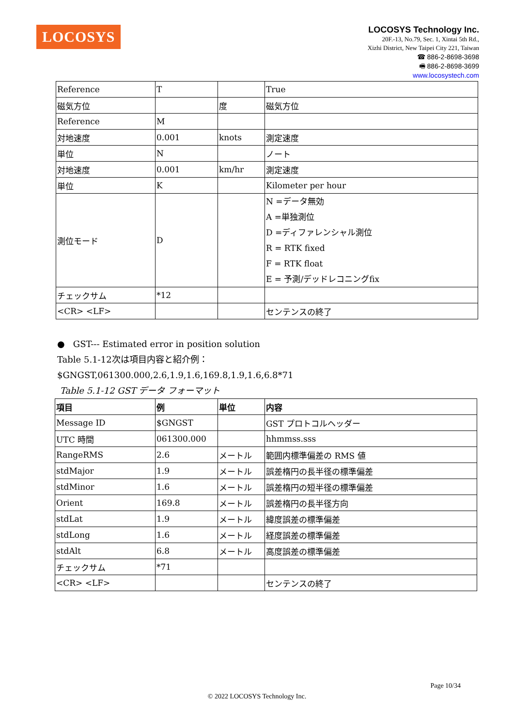LOCOSYS
LOCOSYS Technology Inc.
20F.-13, No.79, Sec. 1, Xintai 5th Rd.,
Xizhi District, New Taipei City 221, Taiwan
☎ 886-2-8698-3698
🖷 886-2-8698-3699
www.locosystech.com
| Reference | T | | True |
| 磁気方位 | | 度 | 磁気方位 |
| Reference | M | | |
| 対地速度 | 0.001 | knots | 測定速度 |
| 単位 | N | | ノート |
| 対地速度 | 0.001 | km/hr | 測定速度 |
| 単位 | K | | Kilometer per hour |
| 測位モード | D | | N =データ無効 A =単独測位 D =ディファレンシャル測位 R = RTK fixed F = RTK float E = 予測/デッドレコニングfix |
| チェックサム | *12 | | |
| <CR> <LF> | | | センテンスの終了 |
● GST--- Estimated error in position solution
Table 5.1-12次は項目内容と紹介例：
$GNGST,061300.000,2.6,1.9,1.6,169.8,1.9,1.6,6.8*71
Table 5.1-12 GST データ フォーマット
| 項目 | 例 | 単位 | 内容 |
| --- | --- | --- | --- |
| Message ID | $GNGST | | GST プロトコルヘッダー |
| UTC 時間 | 061300.000 | | hhmmss.sss |
| RangeRMS | 2.6 | メートル | 範囲内標準偏差の RMS 値 |
| stdMajor | 1.9 | メートル | 誤差楕円の長半径の標準偏差 |
| stdMinor | 1.6 | メートル | 誤差楕円の短半径の標準偏差 |
| Orient | 169.8 | メートル | 誤差楕円の長半径方向 |
| stdLat | 1.9 | メートル | 緯度誤差の標準偏差 |
| stdLong | 1.6 | メートル | 経度誤差の標準偏差 |
| stdAlt | 6.8 | メートル | 高度誤差の標準偏差 |
| チェックサム | *71 | | |
| <CR> <LF> | | | センテンスの終了 |
Page 10/34
© 2022 LOCOSYS Technology Inc.